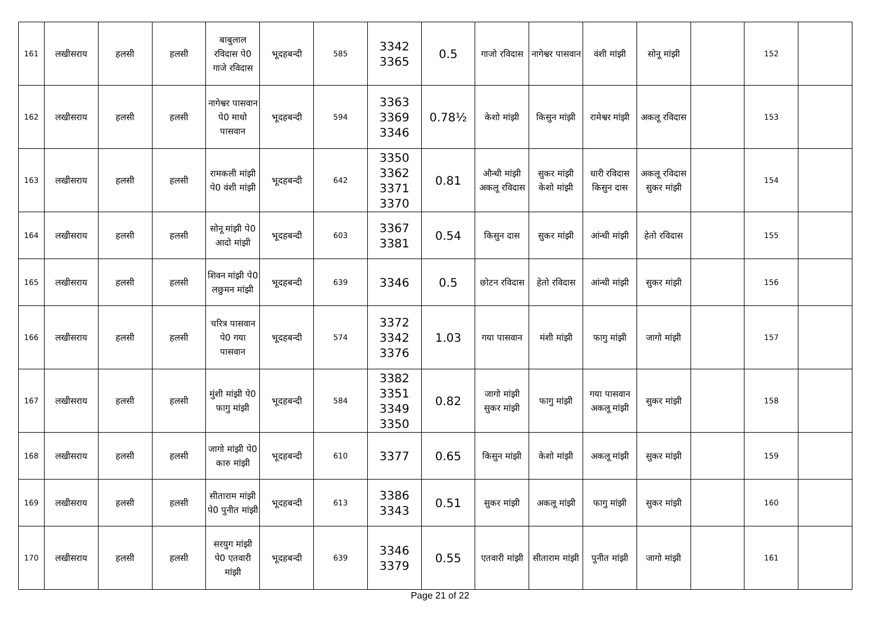| 161 | लखीसराय | हलसी | हलसी | बाबुलाल रविदास पे0 गाजे रविदास | भूदहबन्दी | 585 | 3342 3365 | 0.5 | गाजो रविदास | नागेश्वर पासवान | वंशी मांझी | सोनू मांझी | | 152 | |
| 162 | लखीसराय | हलसी | हलसी | नागेश्वर पासवान पे0 माधो पासवान | भूदहबन्दी | 594 | 3363 3369 3346 | 0.78½ | केशो मांझी | किसुन मांझी | रामेश्वर मांझी | अकलू रविदास | | 153 | |
| 163 | लखीसराय | हलसी | हलसी | रामकली मांझी पे0 वंशी मांझी | भूदहबन्दी | 642 | 3350 3362 3371 3370 | 0.81 | औन्धी मांझी अकलू रविदास | सुकर मांझी केशो मांझी | धारी रविदास किसुन दास | अकलू रविदास सुकर मांझी | | 154 | |
| 164 | लखीसराय | हलसी | हलसी | सोनू मांझी पे0 आदो मांझी | भूदहबन्दी | 603 | 3367 3381 | 0.54 | किसुन दास | सुकर मांझी | आंन्धी मांझी | हेतो रविदास | | 155 | |
| 165 | लखीसराय | हलसी | हलसी | शिवन मांझी पे0 लछुमन मांझी | भूदहबन्दी | 639 | 3346 | 0.5 | छोटन रविदास | हेतो रविदास | आंन्धी मांझी | सुकर मांझी | | 156 | |
| 166 | लखीसराय | हलसी | हलसी | चरित्र पासवान पे0 गया पासवान | भूदहबन्दी | 574 | 3372 3342 3376 | 1.03 | गया पासवान | मंशी मांझी | फागु मांझी | जागो मांझी | | 157 | |
| 167 | लखीसराय | हलसी | हलसी | मुंशी मांझी पे0 फागु मांझी | भूदहबन्दी | 584 | 3382 3351 3349 3350 | 0.82 | जागो मांझी सुकर मांझी | फागु मांझी | गया पासवान अकलू मांझी | सुकर मांझी | | 158 | |
| 168 | लखीसराय | हलसी | हलसी | जागो मांझी पे0 कारु मांझी | भूदहबन्दी | 610 | 3377 | 0.65 | किसुन मांझी | केशो मांझी | अकलू मांझी | सुकर मांझी | | 159 | |
| 169 | लखीसराय | हलसी | हलसी | सीताराम मांझी पे0 पुनीत मांझी | भूदहबन्दी | 613 | 3386 3343 | 0.51 | सुकर मांझी | अकलू मांझी | फागु मांझी | सुकर मांझी | | 160 | |
| 170 | लखीसराय | हलसी | हलसी | सरयुग मांझी पे0 एतवारी मांझी | भूदहबन्दी | 639 | 3346 3379 | 0.55 | एतवारी मांझी | सीताराम मांझी | पुनीत मांझी | जागो मांझी | | 161 | |
Page 21 of 22